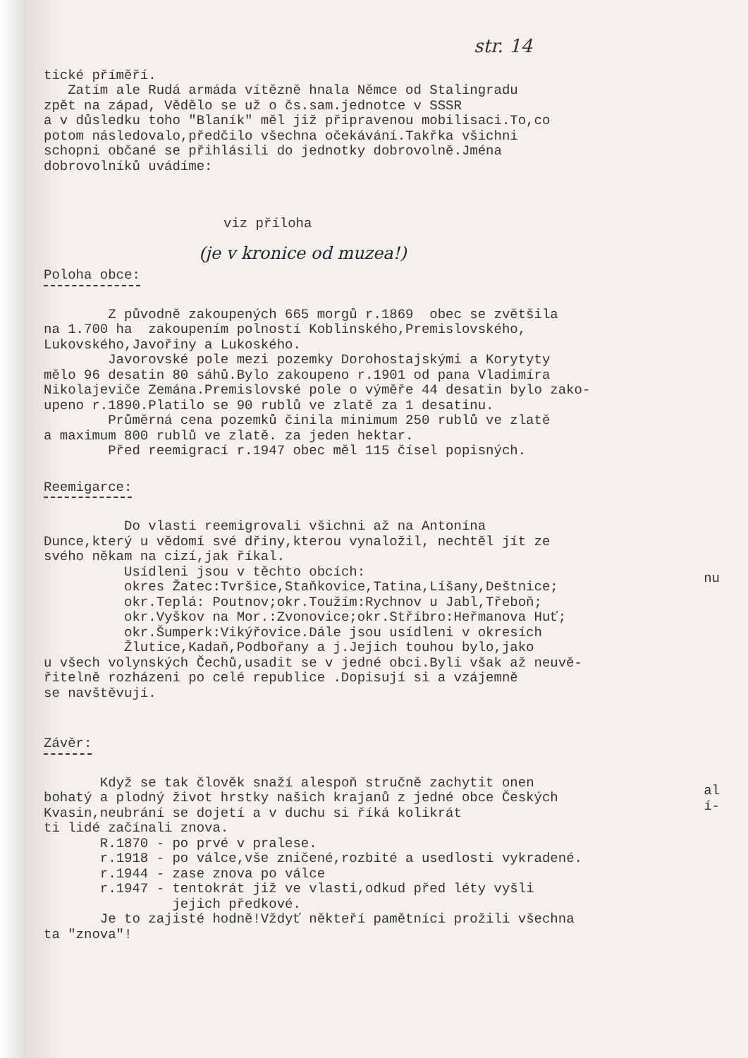str. 14
tické příměří. Zatím ale Rudá armáda vítězně hnala Němce od Stalingradu zpět na západ, Vědělo se už o čs.sam.jednotce v SSSR a v důsledku toho "Blaník" měl již připravenou mobilisaci.To,co potom následovalo,předčilo všechna očekávání.Takřka všichni schopni občané se přihlásili do jednotky dobrovolně.Jména dobrovolníků uvádíme:
viz příloha
(je v kronice od muzea!)
Poloha obce:
Z původně zakoupených 665 morgů r.1869 obec se zvětšila na 1.700 ha zakoupením polností Koblinského,Premislovského, Lukovského,Javořiny a Lukoského. Javorovské pole mezi pozemky Dorohostajskými a Korytyty mělo 96 desatin 80 sáhů.Bylo zakoupeno r.1901 od pana Vladimíra Nikolajeviče Zemána.Premislovské pole o výměře 44 desatin bylo zako- upeno r.1890.Platilo se 90 rublů ve zlatě za 1 desatinu. Průměrná cena pozemků činila minimum 250 rublů ve zlatě a maximum 800 rublů ve zlatě. za jeden hektar. Před reemigrací r.1947 obec měl 115 čísel popisných.
Reemigarce:
Do vlasti reemigrovali všichni až na Antonína Dunce,který u vědomí své dřiny,kterou vynaložil, nechtěl jít ze svého někam na cizí,jak říkal. Usídleni jsou v těchto obcích: okres Žatec:Tvršice,Staňkovice,Tatina,Líšany,Deštnice; okr.Teplá: Poutnov;okr.Toužím:Rychnov u Jabl,Třeboň; okr.Vyškov na Mor.:Zvonovice;okr.Stříbro:Heřmanova Huť; okr.Šumperk:Vikýřovice.Dále jsou usídleni v okresích Žlutice,Kadaň,Podbořany a j.Jejich touhou bylo,jako u všech volynských Čechů,usadit se v jedné obci.Byli však až neuvě- řitelně rozházeni po celé republice .Dopisují si a vzájemně se navštěvují.
Závěr:
Když se tak člověk snaží alespoň stručně zachytit onen bohatý a plodný život hrstky našich krajanů z jedné obce Českých Kvasin,neubrání se dojetí a v duchu si říká kolikrát ti lidé začínali znova. R.1870 - po prvé v pralese. r.1918 - po válce,vše zničené,rozbité a usedlosti vykradené. r.1944 - zase znova po válce r.1947 - tentokrát již ve vlasti,odkud před léty vyšli jejich předkové. Je to zajisté hodně!Vždyť někteří pamětníci prožili všechna ta "znova"!
nu
al
í-